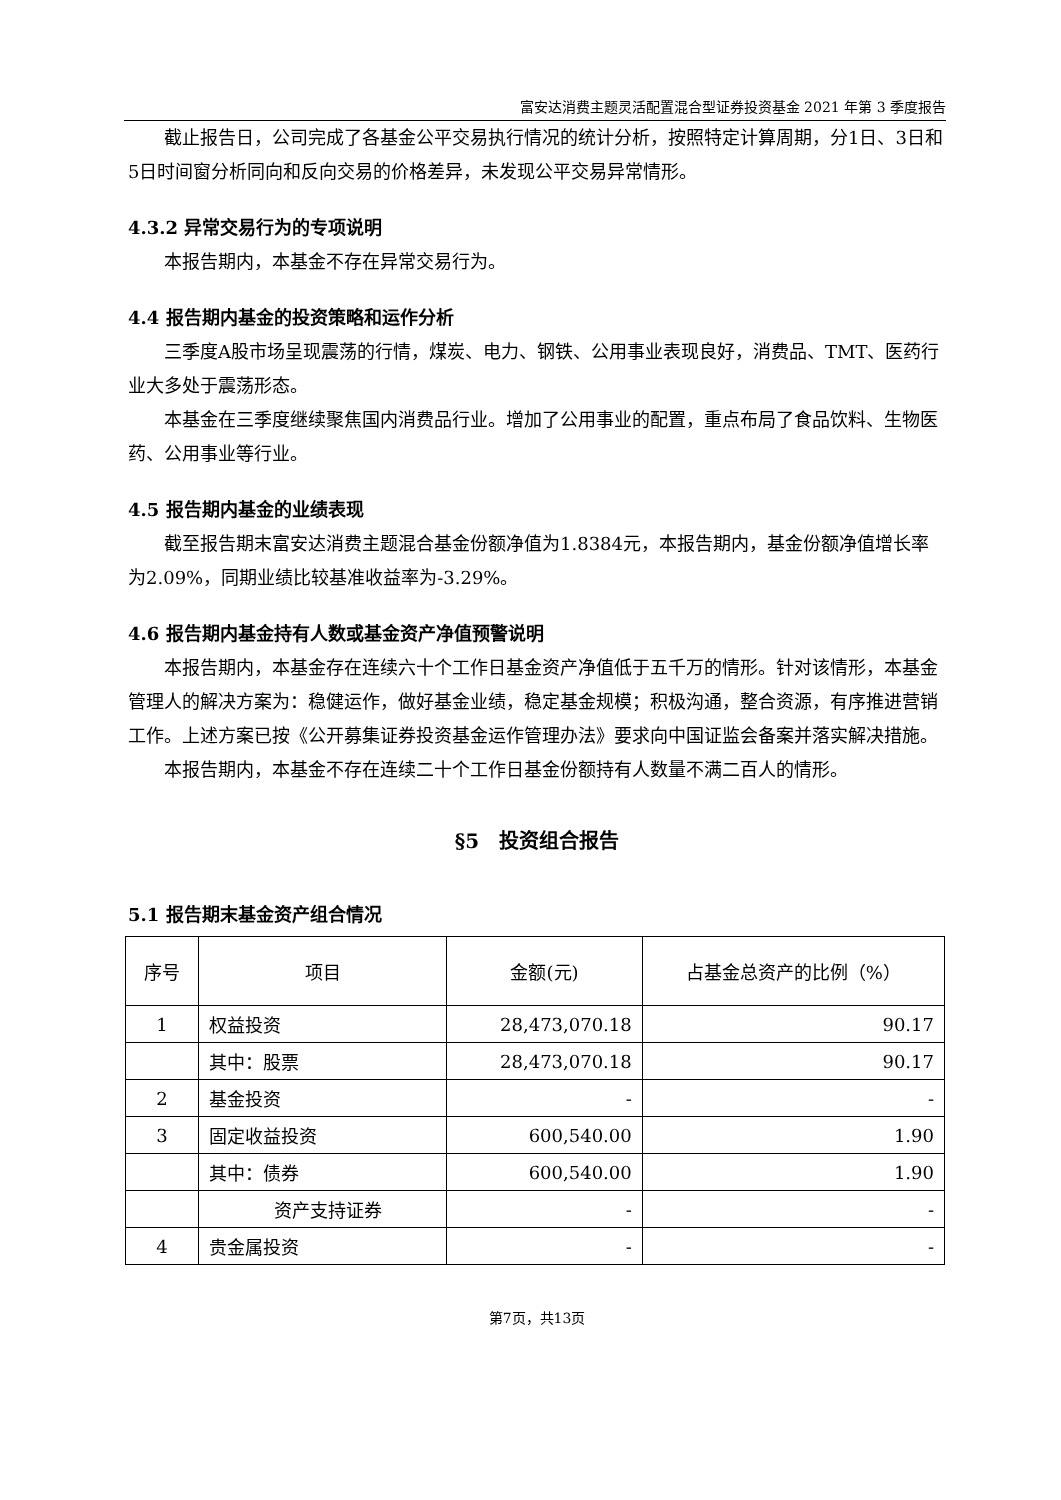富安达消费主题灵活配置混合型证券投资基金 2021 年第 3 季度报告
截止报告日，公司完成了各基金公平交易执行情况的统计分析，按照特定计算周期，分1日、3日和5日时间窗分析同向和反向交易的价格差异，未发现公平交易异常情形。
4.3.2 异常交易行为的专项说明
本报告期内，本基金不存在异常交易行为。
4.4 报告期内基金的投资策略和运作分析
三季度A股市场呈现震荡的行情，煤炭、电力、钢铁、公用事业表现良好，消费品、TMT、医药行业大多处于震荡形态。
本基金在三季度继续聚焦国内消费品行业。增加了公用事业的配置，重点布局了食品饮料、生物医药、公用事业等行业。
4.5 报告期内基金的业绩表现
截至报告期末富安达消费主题混合基金份额净值为1.8384元，本报告期内，基金份额净值增长率为2.09%，同期业绩比较基准收益率为-3.29%。
4.6 报告期内基金持有人数或基金资产净值预警说明
本报告期内，本基金存在连续六十个工作日基金资产净值低于五千万的情形。针对该情形，本基金管理人的解决方案为：稳健运作，做好基金业绩，稳定基金规模；积极沟通，整合资源，有序推进营销工作。上述方案已按《公开募集证券投资基金运作管理办法》要求向中国证监会备案并落实解决措施。
本报告期内，本基金不存在连续二十个工作日基金份额持有人数量不满二百人的情形。
§5　投资组合报告
5.1 报告期末基金资产组合情况
| 序号 | 项目 | 金额(元) | 占基金总资产的比例（%） |
| --- | --- | --- | --- |
| 1 | 权益投资 | 28,473,070.18 | 90.17 |
| | 其中：股票 | 28,473,070.18 | 90.17 |
| 2 | 基金投资 | - | - |
| 3 | 固定收益投资 | 600,540.00 | 1.90 |
| | 其中：债券 | 600,540.00 | 1.90 |
| | 资产支持证券 | - | - |
| 4 | 贵金属投资 | - | - |
第7页，共13页